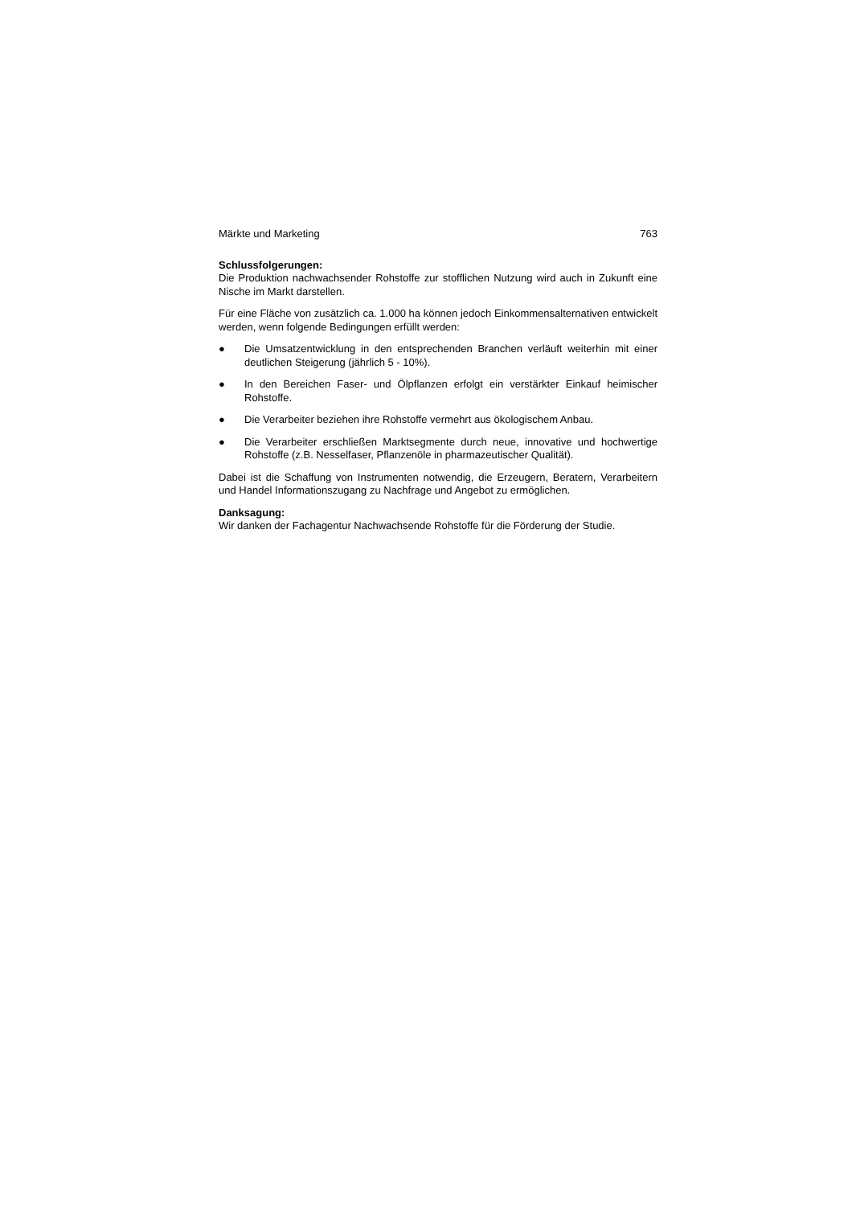Märkte und Marketing 763
Schlussfolgerungen:
Die Produktion nachwachsender Rohstoffe zur stofflichen Nutzung wird auch in Zukunft eine Nische im Markt darstellen.
Für eine Fläche von zusätzlich ca. 1.000 ha können jedoch Einkommensalternativen entwickelt werden, wenn folgende Bedingungen erfüllt werden:
● Die Umsatzentwicklung in den entsprechenden Branchen verläuft weiterhin mit einer deutlichen Steigerung (jährlich 5 - 10%).
● In den Bereichen Faser- und Ölpflanzen erfolgt ein verstärkter Einkauf heimischer Rohstoffe.
● Die Verarbeiter beziehen ihre Rohstoffe vermehrt aus ökologischem Anbau.
● Die Verarbeiter erschließen Marktsegmente durch neue, innovative und hochwertige Rohstoffe (z.B. Nesselfaser, Pflanzenöle in pharmazeutischer Qualität).
Dabei ist die Schaffung von Instrumenten notwendig, die Erzeugern, Beratern, Verarbeitern und Handel Informationszugang zu Nachfrage und Angebot zu ermöglichen.
Danksagung:
Wir danken der Fachagentur Nachwachsende Rohstoffe für die Förderung der Studie.